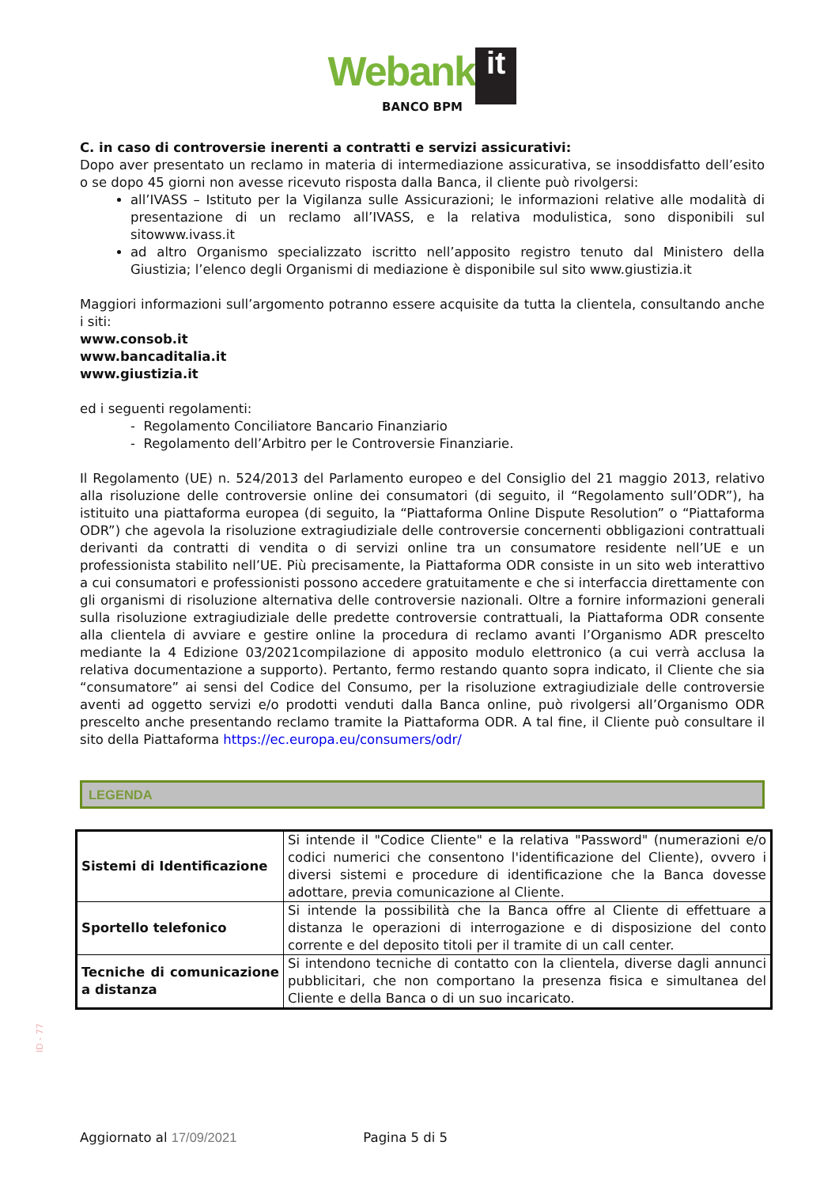Webank it
BANCO BPM
C. in caso di controversie inerenti a contratti e servizi assicurativi:
Dopo aver presentato un reclamo in materia di intermediazione assicurativa, se insoddisfatto dell’esito o se dopo 45 giorni non avesse ricevuto risposta dalla Banca, il cliente può rivolgersi:
all’IVASS – Istituto per la Vigilanza sulle Assicurazioni; le informazioni relative alle modalità di presentazione di un reclamo all’IVASS, e la relativa modulistica, sono disponibili sul sitowww.ivass.it
ad altro Organismo specializzato iscritto nell’apposito registro tenuto dal Ministero della Giustizia; l’elenco degli Organismi di mediazione è disponibile sul sito www.giustizia.it
Maggiori informazioni sull’argomento potranno essere acquisite da tutta la clientela, consultando anche i siti:
www.consob.it
www.bancaditalia.it
www.giustizia.it
ed i seguenti regolamenti:
- Regolamento Conciliatore Bancario Finanziario
- Regolamento dell’Arbitro per le Controversie Finanziarie.
Il Regolamento (UE) n. 524/2013 del Parlamento europeo e del Consiglio del 21 maggio 2013, relativo alla risoluzione delle controversie online dei consumatori (di seguito, il “Regolamento sull’ODR”), ha istituito una piattaforma europea (di seguito, la “Piattaforma Online Dispute Resolution” o “Piattaforma ODR”) che agevola la risoluzione extragiudiziale delle controversie concernenti obbligazioni contrattuali derivanti da contratti di vendita o di servizi online tra un consumatore residente nell’UE e un professionista stabilito nell’UE. Più precisamente, la Piattaforma ODR consiste in un sito web interattivo a cui consumatori e professionisti possono accedere gratuitamente e che si interfaccia direttamente con gli organismi di risoluzione alternativa delle controversie nazionali. Oltre a fornire informazioni generali sulla risoluzione extragiudiziale delle predette controversie contrattuali, la Piattaforma ODR consente alla clientela di avviare e gestire online la procedura di reclamo avanti l’Organismo ADR prescelto mediante la 4 Edizione 03/2021compilazione di apposito modulo elettronico (a cui verrà acclusa la relativa documentazione a supporto). Pertanto, fermo restando quanto sopra indicato, il Cliente che sia “consumatore” ai sensi del Codice del Consumo, per la risoluzione extragiudiziale delle controversie aventi ad oggetto servizi e/o prodotti venduti dalla Banca online, può rivolgersi all’Organismo ODR prescelto anche presentando reclamo tramite la Piattaforma ODR. A tal fine, il Cliente può consultare il sito della Piattaforma https://ec.europa.eu/consumers/odr/
LEGENDA
| Sistemi di Identificazione | Si intende il "Codice Cliente" e la relativa "Password" (numerazioni e/o codici numerici che consentono l'identificazione del Cliente), ovvero i diversi sistemi e procedure di identificazione che la Banca dovesse adottare, previa comunicazione al Cliente. |
| Sportello telefonico | Si intende la possibilità che la Banca offre al Cliente di effettuare a distanza le operazioni di interrogazione e di disposizione del conto corrente e del deposito titoli per il tramite di un call center. |
| Tecniche di comunicazione a distanza | Si intendono tecniche di contatto con la clientela, diverse dagli annunci pubblicitari, che non comportano la presenza fisica e simultanea del Cliente e della Banca o di un suo incaricato. |
ID - 77
Aggiornato al 17/09/2021 Pagina 5 di 5